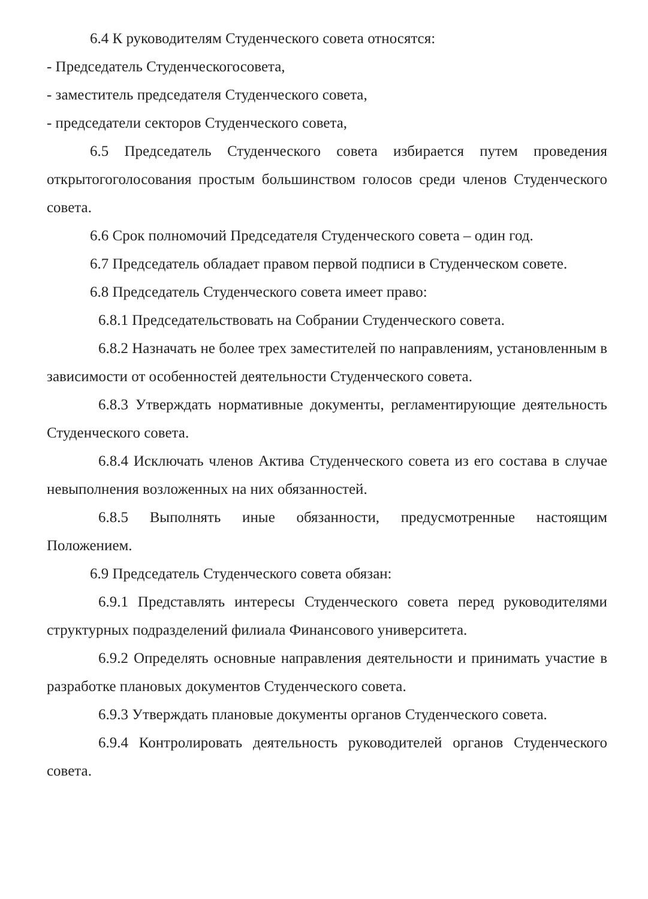6.4 К руководителям Студенческого совета относятся:
- Председатель Студенческогосовета,
- заместитель председателя Студенческого совета,
- председатели секторов Студенческого совета,
6.5 Председатель Студенческого совета избирается путем проведения открытогоголосования простым большинством голосов среди членов Студенческого совета.
6.6 Срок полномочий Председателя Студенческого совета – один год.
6.7 Председатель обладает правом первой подписи в Студенческом совете.
6.8 Председатель Студенческого совета имеет право:
6.8.1 Председательствовать на Собрании Студенческого совета.
6.8.2 Назначать не более трех заместителей по направлениям, установленным в зависимости от особенностей деятельности Студенческого совета.
6.8.3 Утверждать нормативные документы, регламентирующие деятельность Студенческого совета.
6.8.4 Исключать членов Актива Студенческого совета из его состава в случае невыполнения возложенных на них обязанностей.
6.8.5 Выполнять иные обязанности, предусмотренные настоящим Положением.
6.9 Председатель Студенческого совета обязан:
6.9.1 Представлять интересы Студенческого совета перед руководителями структурных подразделений филиала Финансового университета.
6.9.2 Определять основные направления деятельности и принимать участие в разработке плановых документов Студенческого совета.
6.9.3 Утверждать плановые документы органов Студенческого совета.
6.9.4 Контролировать деятельность руководителей органов Студенческого совета.